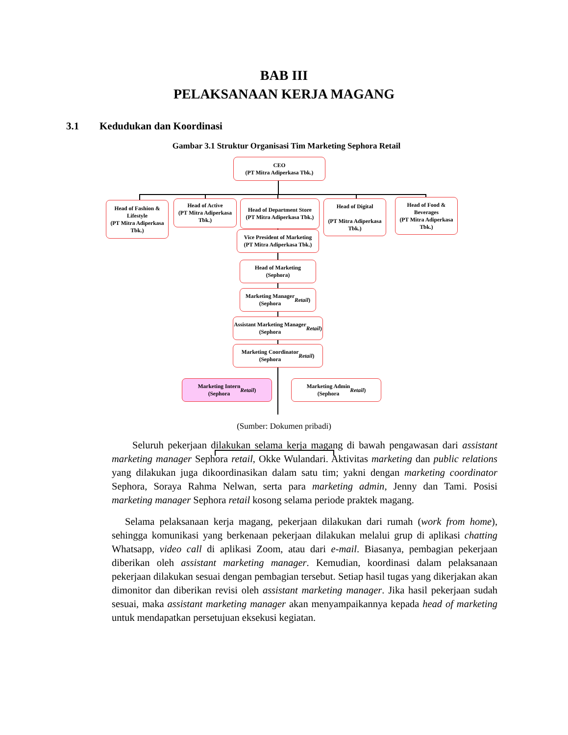BAB III
PELAKSANAAN KERJA MAGANG
3.1 Kedudukan dan Koordinasi
Gambar 3.1 Struktur Organisasi Tim Marketing Sephora Retail
CEO
(PT Mitra Adiperkasa Tbk.)
Head of Fashion & Lifestyle
(PT Mitra Adiperkasa Tbk.)
Head of Active
(PT Mitra Adiperkasa Tbk.)
Head of Department Store
(PT Mitra Adiperkasa Tbk.)
Head of Digital
(PT Mitra Adiperkasa Tbk.)
Head of Food & Beverages
(PT Mitra Adiperkasa Tbk.)
Vice President of Marketing
(PT Mitra Adiperkasa Tbk.)
Head of Marketing
(Sephora)
Marketing Manager
(Sephora Retail)
Assistant Marketing Manager
(Sephora Retail)
Marketing Coordinator
(Sephora Retail)
Marketing Intern
(Sephora Retail)
Marketing Admin
(Sephora Retail)
(Sumber: Dokumen pribadi)
Seluruh pekerjaan dilakukan selama kerja magang di bawah pengawasan dari assistant marketing manager Sephora retail, Okke Wulandari. Aktivitas marketing dan public relations yang dilakukan juga dikoordinasikan dalam satu tim; yakni dengan marketing coordinator Sephora, Soraya Rahma Nelwan, serta para marketing admin, Jenny dan Tami. Posisi marketing manager Sephora retail kosong selama periode praktek magang.
Selama pelaksanaan kerja magang, pekerjaan dilakukan dari rumah (work from home), sehingga komunikasi yang berkenaan pekerjaan dilakukan melalui grup di aplikasi chatting Whatsapp, video call di aplikasi Zoom, atau dari e-mail. Biasanya, pembagian pekerjaan diberikan oleh assistant marketing manager. Kemudian, koordinasi dalam pelaksanaan pekerjaan dilakukan sesuai dengan pembagian tersebut. Setiap hasil tugas yang dikerjakan akan dimonitor dan diberikan revisi oleh assistant marketing manager. Jika hasil pekerjaan sudah sesuai, maka assistant marketing manager akan menyampaikannya kepada head of marketing untuk mendapatkan persetujuan eksekusi kegiatan.